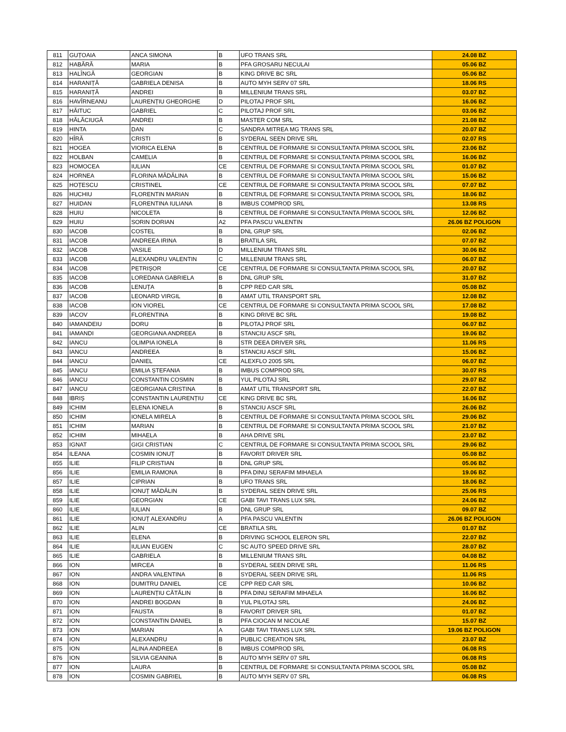| 811 | GUȚOAIA | ANCA SIMONA | B | UFO TRANS SRL | 24.08 BZ |
| 812 | HABĂRĂ | MARIA | B | PFA GROSARU NECULAI | 05.06 BZ |
| 813 | HALÎNGĂ | GEORGIAN | B | KING DRIVE BC SRL | 05.06 BZ |
| 814 | HARANIȚĂ | GABRIELA DENISA | B | AUTO MYH SERV 07 SRL | 18.06 RS |
| 815 | HARANIȚĂ | ANDREI | B | MILLENIUM TRANS SRL | 03.07 BZ |
| 816 | HAVÎRNEANU | LAURENȚIU GHEORGHE | D | PILOTAJ PROF SRL | 16.06 BZ |
| 817 | HĂITUC | GABRIEL | C | PILOTAJ PROF SRL | 03.06 BZ |
| 818 | HĂLĂCIUGĂ | ANDREI | B | MASTER COM SRL | 21.08 BZ |
| 819 | HINTA | DAN | C | SANDRA MITREA MG TRANS SRL | 20.07 BZ |
| 820 | HÎRĂ | CRISTI | B | SYDERAL SEEN DRIVE SRL | 02.07 RS |
| 821 | HOGEA | VIORICA ELENA | B | CENTRUL DE FORMARE SI CONSULTANTA PRIMA SCOOL SRL | 23.06 BZ |
| 822 | HOLBAN | CAMELIA | B | CENTRUL DE FORMARE SI CONSULTANTA PRIMA SCOOL SRL | 16.06 BZ |
| 823 | HOMOCEA | IULIAN | CE | CENTRUL DE FORMARE SI CONSULTANTA PRIMA SCOOL SRL | 01.07 BZ |
| 824 | HORNEA | FLORINA MĂDĂLINA | B | CENTRUL DE FORMARE SI CONSULTANTA PRIMA SCOOL SRL | 15.06 BZ |
| 825 | HOȚESCU | CRISTINEL | CE | CENTRUL DE FORMARE SI CONSULTANTA PRIMA SCOOL SRL | 07.07 BZ |
| 826 | HUCHIU | FLORENTIN MARIAN | B | CENTRUL DE FORMARE SI CONSULTANTA PRIMA SCOOL SRL | 18.06 BZ |
| 827 | HUIDAN | FLORENTINA IULIANA | B | IMBUS COMPROD SRL | 13.08 RS |
| 828 | HUIU | NICOLETA | B | CENTRUL DE FORMARE SI CONSULTANTA PRIMA SCOOL SRL | 12.06 BZ |
| 829 | HUIU | SORIN DORIAN | A2 | PFA PASCU VALENTIN | 26.06 BZ POLIGON |
| 830 | IACOB | COSTEL | B | DNL GRUP SRL | 02.06 BZ |
| 831 | IACOB | ANDREEA IRINA | B | BRATILA SRL | 07.07 BZ |
| 832 | IACOB | VASILE | D | MILLENIUM TRANS SRL | 30.06 BZ |
| 833 | IACOB | ALEXANDRU VALENTIN | C | MILLENIUM TRANS SRL | 06.07 BZ |
| 834 | IACOB | PETRIȘOR | CE | CENTRUL DE FORMARE SI CONSULTANTA PRIMA SCOOL SRL | 20.07 BZ |
| 835 | IACOB | LOREDANA GABRIELA | B | DNL GRUP SRL | 31.07 BZ |
| 836 | IACOB | LENUȚA | B | CPP RED CAR SRL | 05.08 BZ |
| 837 | IACOB | LEONARD VIRGIL | B | AMAT UTIL TRANSPORT SRL | 12.08 BZ |
| 838 | IACOB | ION VIOREL | CE | CENTRUL DE FORMARE SI CONSULTANTA PRIMA SCOOL SRL | 17.08 BZ |
| 839 | IACOV | FLORENTINA | B | KING DRIVE BC SRL | 19.08 BZ |
| 840 | IAMANDEIU | DORU | B | PILOTAJ PROF SRL | 06.07 BZ |
| 841 | IAMANDI | GEORGIANA ANDREEA | B | STANCIU ASCF SRL | 19.06 BZ |
| 842 | IANCU | OLIMPIA IONELA | B | STR DEEA DRIVER SRL | 11.06 RS |
| 843 | IANCU | ANDREEA | B | STANCIU ASCF SRL | 15.06 BZ |
| 844 | IANCU | DANIEL | CE | ALEXFLO 2005 SRL | 06.07 BZ |
| 845 | IANCU | EMILIA ȘTEFANIA | B | IMBUS COMPROD SRL | 30.07 RS |
| 846 | IANCU | CONSTANTIN COSMIN | B | YUL PILOTAJ SRL | 29.07 BZ |
| 847 | IANCU | GEORGIANA CRISTINA | B | AMAT UTIL TRANSPORT SRL | 22.07 BZ |
| 848 | IBRIȘ | CONSTANTIN LAURENȚIU | CE | KING DRIVE BC SRL | 16.06 BZ |
| 849 | ICHIM | ELENA IONELA | B | STANCIU ASCF SRL | 26.06 BZ |
| 850 | ICHIM | IONELA MIRELA | B | CENTRUL DE FORMARE SI CONSULTANTA PRIMA SCOOL SRL | 29.06 BZ |
| 851 | ICHIM | MARIAN | B | CENTRUL DE FORMARE SI CONSULTANTA PRIMA SCOOL SRL | 21.07 BZ |
| 852 | ICHIM | MIHAELA | B | AHA DRIVE SRL | 23.07 BZ |
| 853 | IGNAT | GIGI CRISTIAN | C | CENTRUL DE FORMARE SI CONSULTANTA PRIMA SCOOL SRL | 29.06 BZ |
| 854 | ILEANA | COSMIN IONUȚ | B | FAVORIT DRIVER SRL | 05.08 BZ |
| 855 | ILIE | FILIP CRISTIAN | B | DNL GRUP SRL | 05.06 BZ |
| 856 | ILIE | EMILIA RAMONA | B | PFA DINU SERAFIM MIHAELA | 19.06 BZ |
| 857 | ILIE | CIPRIAN | B | UFO TRANS SRL | 18.06 BZ |
| 858 | ILIE | IONUȚ MĂDĂLIN | B | SYDERAL SEEN DRIVE SRL | 25.06 RS |
| 859 | ILIE | GEORGIAN | CE | GABI TAVI TRANS LUX SRL | 24.06 BZ |
| 860 | ILIE | IULIAN | B | DNL GRUP SRL | 09.07 BZ |
| 861 | ILIE | IONUȚ ALEXANDRU | A | PFA PASCU VALENTIN | 26.06 BZ POLIGON |
| 862 | ILIE | ALIN | CE | BRATILA SRL | 01.07 BZ |
| 863 | ILIE | ELENA | B | DRIVING SCHOOL ELERON SRL | 22.07 BZ |
| 864 | ILIE | IULIAN EUGEN | C | SC AUTO SPEED DRIVE SRL | 28.07 BZ |
| 865 | ILIE | GABRIELA | B | MILLENIUM TRANS SRL | 04.08 BZ |
| 866 | ION | MIRCEA | B | SYDERAL SEEN DRIVE SRL | 11.06 RS |
| 867 | ION | ANDRA VALENTINA | B | SYDERAL SEEN DRIVE SRL | 11.06 RS |
| 868 | ION | DUMITRU DANIEL | CE | CPP RED CAR SRL | 10.06 BZ |
| 869 | ION | LAURENȚIU CĂTĂLIN | B | PFA DINU SERAFIM MIHAELA | 16.06 BZ |
| 870 | ION | ANDREI BOGDAN | B | YUL PILOTAJ SRL | 24.06 BZ |
| 871 | ION | FAUSTA | B | FAVORIT DRIVER SRL | 01.07 BZ |
| 872 | ION | CONSTANTIN DANIEL | B | PFA CIOCAN M NICOLAE | 15.07 BZ |
| 873 | ION | MARIAN | A | GABI TAVI TRANS LUX SRL | 19.06 BZ POLIGON |
| 874 | ION | ALEXANDRU | B | PUBLIC CREATION SRL | 23.07 BZ |
| 875 | ION | ALINA ANDREEA | B | IMBUS COMPROD SRL | 06.08 RS |
| 876 | ION | SILVIA GEANINA | B | AUTO MYH SERV 07 SRL | 06.08 RS |
| 877 | ION | LAURA | B | CENTRUL DE FORMARE SI CONSULTANTA PRIMA SCOOL SRL | 05.08 BZ |
| 878 | ION | COSMIN GABRIEL | B | AUTO MYH SERV 07 SRL | 06.08 RS |